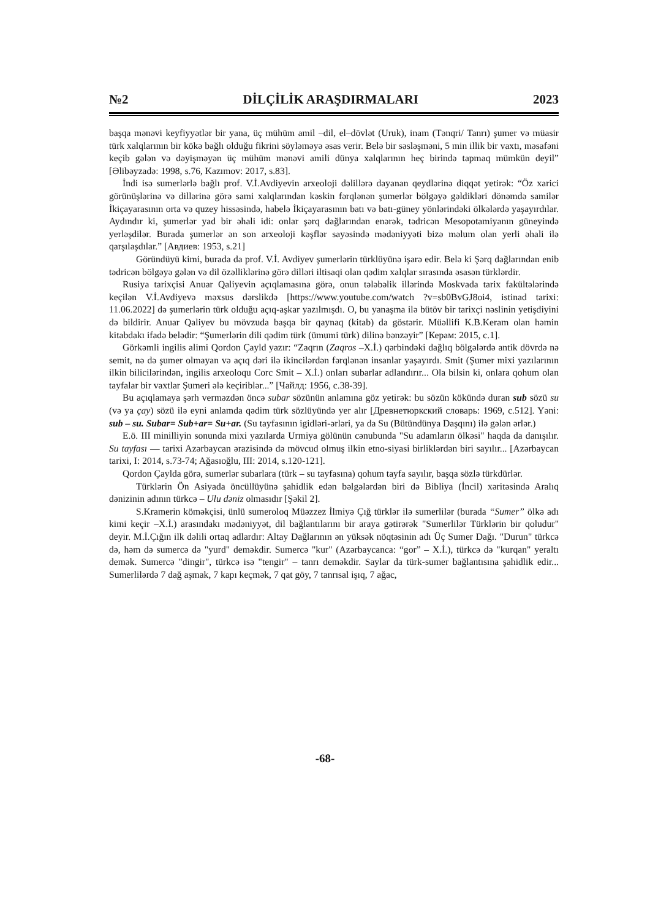№2 DİLÇİLİK ARAŞDIRMALARI 2023
başqa mənəvi keyfiyyətlər bir yana, üç mühüm amil –dil, el–dövlət (Uruk), inam (Tənqri/ Tanrı) şumer və müasir türk xalqlarının bir kökə bağlı olduğu fikrini söyləməyə əsas verir. Belə bir səsləşməni, 5 min illik bir vaxtı, məsafəni keçib gələn və dəyişməyən üç mühüm mənəvi amili dünya xalqlarının heç birində tapmaq mümkün deyil” [Əlibəyzadə: 1998, s.76, Kazımov: 2017, s.83].
İndi isə sumerlərlə bağlı prof. V.İ.Avdiyevin arxeoloji dəlillərə dayanan qeydlərinə diqqət yetirək: “Öz xarici görünüşlərinə və dillərinə görə sami xalqlarından kəskin fərqlənən şumerlər bölgəyə gəldikləri dönəmdə samilər İkiçayarasının orta və quzey hissəsində, habelə İkiçayarasının batı və batı-güney yönlərindəki ölkələrdə yaşayırdılar. Aydındır ki, şumerlər yad bir əhali idi: onlar şərq dağlarından enərək, tədricən Mesopotamiyanın güneyində yerləşdilər. Burada şumerlər ən son arxeoloji kəşflər sayəsində mədəniyyəti bizə məlum olan yerli əhali ilə qarşılaşdılar.” [Авдиев: 1953, s.21]
Göründüyü kimi, burada da prof. V.İ. Avdiyev şumerlərin türklüyünə işarə edir. Belə ki Şərq dağlarından enib tədricən bölgəyə gələn və dil özəlliklərinə görə dilləri iltisaqi olan qədim xalqlar sırasında əsasən türklərdir.
Rusiya tarixçisi Anuar Qaliyevin açıqlamasına görə, onun tələbəlik illərində Moskvada tarix fakültələrində keçilən V.İ.Avdiyevə məxsus dərslikdə [https://www.youtube.com/watch ?v=sb0BvGJ8oi4, istinad tarixi: 11.06.2022] də şumerlərin türk olduğu açıq-aşkar yazılmışdı. O, bu yanaşma ilə bütöv bir tarixçi nəslinin yetişdiyini də bildirir. Anuar Qaliyev bu mövzuda başqa bir qaynaq (kitab) da göstərir. Müəllifi K.B.Keram olan həmin kitabdakı ifadə belədir: “Şumerlərin dili qədim türk (ümumi türk) dilinə bənzəyir” [Керам: 2015, c.1].
Görkəmli ingilis alimi Qordon Çayld yazır: “Zaqrın (Zaqros –X.İ.) qərbindəki dağlıq bölgələrdə antik dövrdə nə semit, nə də şumer olmayan və açıq dəri ilə ikincilərdən fərqlənən insanlar yaşayırdı. Smit (Şumer mixi yazılarının ilkin bilicilərindən, ingilis arxeoloqu Corc Smit – X.İ.) onları subarlar adlandırır... Ola bilsin ki, onlara qohum olan tayfalar bir vaxtlar Şumeri ələ keçiriblər...” [Чайлд: 1956, c.38-39].
Bu açıqlamaya şərh verməzdən öncə subar sözünün anlamına göz yetirək: bu sözün kökündə duran sub sözü su (və ya çay) sözü ilə eyni anlamda qədim türk sözlüyündə yer alır [Древнетюркский словарь: 1969, c.512]. Yəni: sub – su. Subar= Sub+ar= Su+ar. (Su tayfasının igidləri-ərləri, ya da Su (Bütündünya Daşqını) ilə gələn ərlər.)
E.ö. III minilliyin sonunda mixi yazılarda Urmiya gölünün cənubunda "Su adamların ölkəsi" haqda da danışılır. Su tayfası — tarixi Azərbaycan ərazisində də mövcud olmuş ilkin etno-siyasi birliklərdən biri sayılır... [Azərbaycan tarixi, I: 2014, s.73-74; Ağasıoğlu, III: 2014, s.120-121].
Qordon Çaylda görə, sumerlər subarlara (türk – su tayfasına) qohum tayfa sayılır, başqa sözlə türkdürlər.
Türklərin Ön Asiyada öncüllüyünə şahidlik edən bəlgələrdən biri də Bibliya (İncil) xəritəsində Aralıq dənizinin adının türkcə – Ulu dəniz olmasıdır [Şəkil 2].
S.Kramerin köməkçisi, ünlü sumeroloq Müəzzez İlmiyə Çığ türklər ilə sumerlilər (burada “Sumer” ölkə adı kimi keçir –X.İ.) arasındakı mədəniyyət, dil bağlantılarını bir araya gətirərək "Sumerlilər Türklərin bir qoludur" deyir. M.İ.Çığın ilk dəlili ortaq adlardır: Altay Dağlarının ən yüksək nöqtəsinin adı Üç Sumer Dağı. "Durun" türkcə də, həm də sumercə də "yurd" deməkdir. Sumercə "kur" (Azərbaycanca: “gor” – X.İ.), türkcə də "kurqan" yeraltı demək. Sumercə "dingir", türkcə isə "tengir" – tanrı deməkdir. Saylar da türk-sumer bağlantısına şahidlik edir... Sumerlilərdə 7 dağ aşmak, 7 kapı keçmək, 7 qat göy, 7 tanrısal işıq, 7 ağac,
-68-